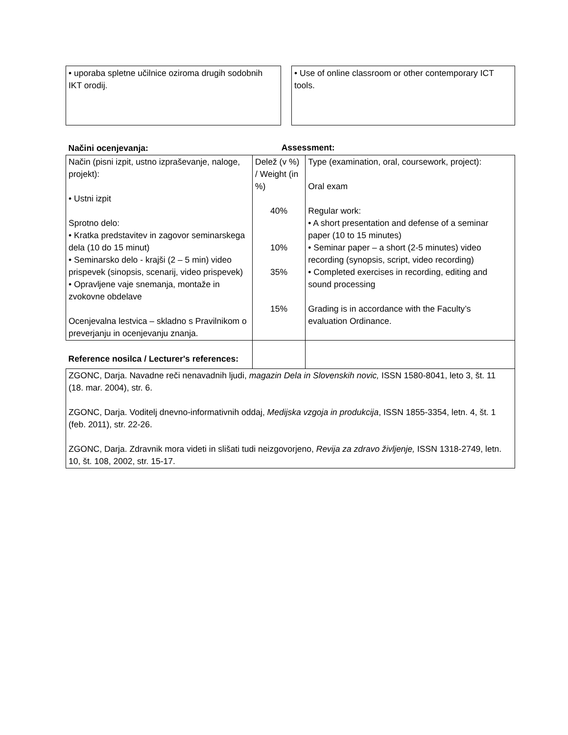• uporaba spletne učilnice oziroma drugih sodobnih IKT orodij.
• Use of online classroom or other contemporary ICT tools.
| Načini ocenjevanja: | | Assessment: | |
| Način (pisni izpit, ustno izpraševanje, naloge, projekt): • Ustni izpit Sprotno delo: • Kratka predstavitev in zagovor seminarskega dela (10 do 15 minut) • Seminarsko delo - krajši (2 – 5 min) video prispevek (sinopsis, scenarij, video prispevek) • Opravljene vaje snemanja, montaže in zvokovne obdelave Ocenjevalna lestvica – skladno s Pravilnikom o preverjanju in ocenjevanju znanja. | Delež (v %) / Weight (in %) 40% 10% 35% 15% | | Type (examination, oral, coursework, project): Oral exam Regular work: • A short presentation and defense of a seminar paper (10 to 15 minutes) • Seminar paper – a short (2-5 minutes) video recording (synopsis, script, video recording) • Completed exercises in recording, editing and sound processing Grading is in accordance with the Faculty’s evaluation Ordinance. |
| Reference nosilca / Lecturer's references: | | | |
| ZGONC, Darja. Navadne reči nenavadnih ljudi, magazin Dela in Slovenskih novic, ISSN 1580-8041, leto 3, št. 11 (18. mar. 2004), str. 6. ZGONC, Darja. Voditelj dnevno-informativnih oddaj, Medijska vzgoja in produkcija , ISSN 1855-3354, letn. 4, št. 1 (feb. 2011), str. 22-26. ZGONC, Darja. Zdravnik mora videti in slišati tudi neizgovorjeno, Revija za zdravo življenje, ISSN 1318-2749, letn. 10, št. 108, 2002, str. 15-17. | | | |